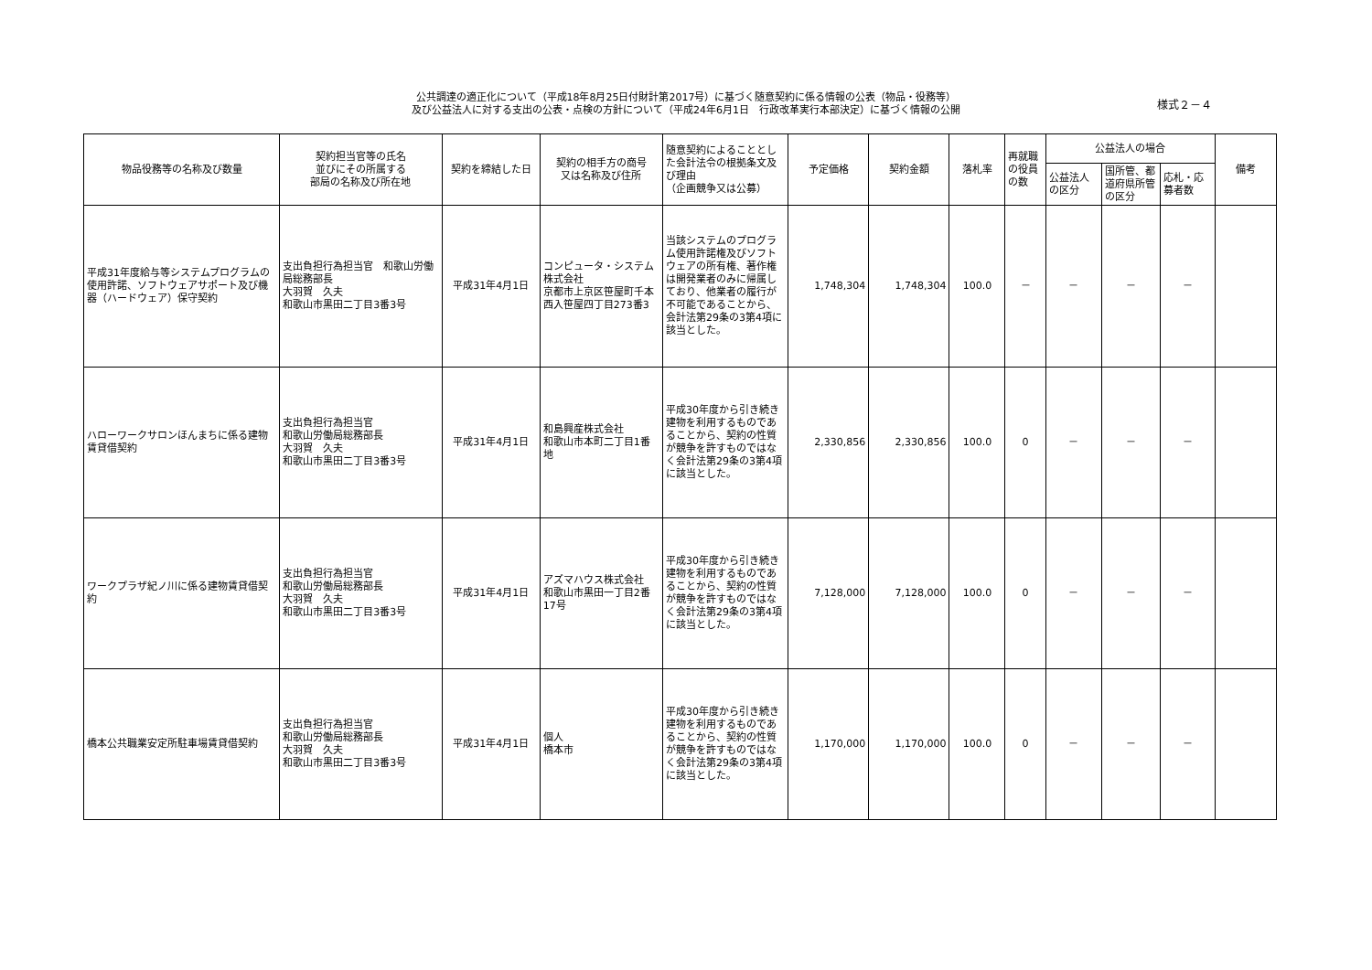公共調達の適正化について（平成18年8月25日付財計第2017号）に基づく随意契約に係る情報の公表（物品・役務等）
及び公益法人に対する支出の公表・点検の方針について（平成24年6月1日　行政改革実行本部決定）に基づく情報の公開
様式２－４
| 物品役務等の名称及び数量 | 契約担当官等の氏名 並びにその所属する 部局の名称及び所在地 | 契約を締結した日 | 契約の相手方の商号 又は名称及び住所 | 随意契約によることとした会計法令の根拠条文及び理由 （企画競争又は公募） | 予定価格 | 契約金額 | 落札率 | 再就職の役員の数 | 公益法人の場合 | | | 備考 |
| --- | --- | --- | --- | --- | --- | --- | --- | --- | --- | --- | --- | --- |
| | | | | | | | | | 公益法人の区分 | 国所管、都道府県所管の区分 | 応札・応募者数 | |
| 平成31年度給与等システムプログラムの使用許諾、ソフトウェアサポート及び機器（ハードウェア）保守契約 | 支出負担行為担当官 和歌山労働局総務部長 大羽賀 久夫 和歌山市黒田二丁目3番3号 | 平成31年4月1日 | コンピュータ・システム株式会社 京都市上京区笹屋町千本西入笹屋四丁目273番3 | 当該システムのプログラム使用許諾権及びソフトウェアの所有権、著作権は開発業者のみに帰属しており、他業者の履行が不可能であることから、会計法第29条の3第4項に該当とした。 | 1,748,304 | 1,748,304 | 100.0 | － | － | － | － | |
| ハローワークサロンほんまちに係る建物賃貸借契約 | 支出負担行為担当官 和歌山労働局総務部長 大羽賀 久夫 和歌山市黒田二丁目3番3号 | 平成31年4月1日 | 和島興産株式会社 和歌山市本町二丁目1番地 | 平成30年度から引き続き建物を利用するものであることから、契約の性質が競争を許すものではなく会計法第29条の3第4項に該当とした。 | 2,330,856 | 2,330,856 | 100.0 | 0 | － | － | － | |
| ワークプラザ紀ノ川に係る建物賃貸借契約 | 支出負担行為担当官 和歌山労働局総務部長 大羽賀 久夫 和歌山市黒田二丁目3番3号 | 平成31年4月1日 | アズマハウス株式会社 和歌山市黒田一丁目2番17号 | 平成30年度から引き続き建物を利用するものであることから、契約の性質が競争を許すものではなく会計法第29条の3第4項に該当とした。 | 7,128,000 | 7,128,000 | 100.0 | 0 | － | － | － | |
| 橋本公共職業安定所駐車場賃貸借契約 | 支出負担行為担当官 和歌山労働局総務部長 大羽賀 久夫 和歌山市黒田二丁目3番3号 | 平成31年4月1日 | 個人 橋本市 | 平成30年度から引き続き建物を利用するものであることから、契約の性質が競争を許すものではなく会計法第29条の3第4項に該当とした。 | 1,170,000 | 1,170,000 | 100.0 | 0 | － | － | － | |